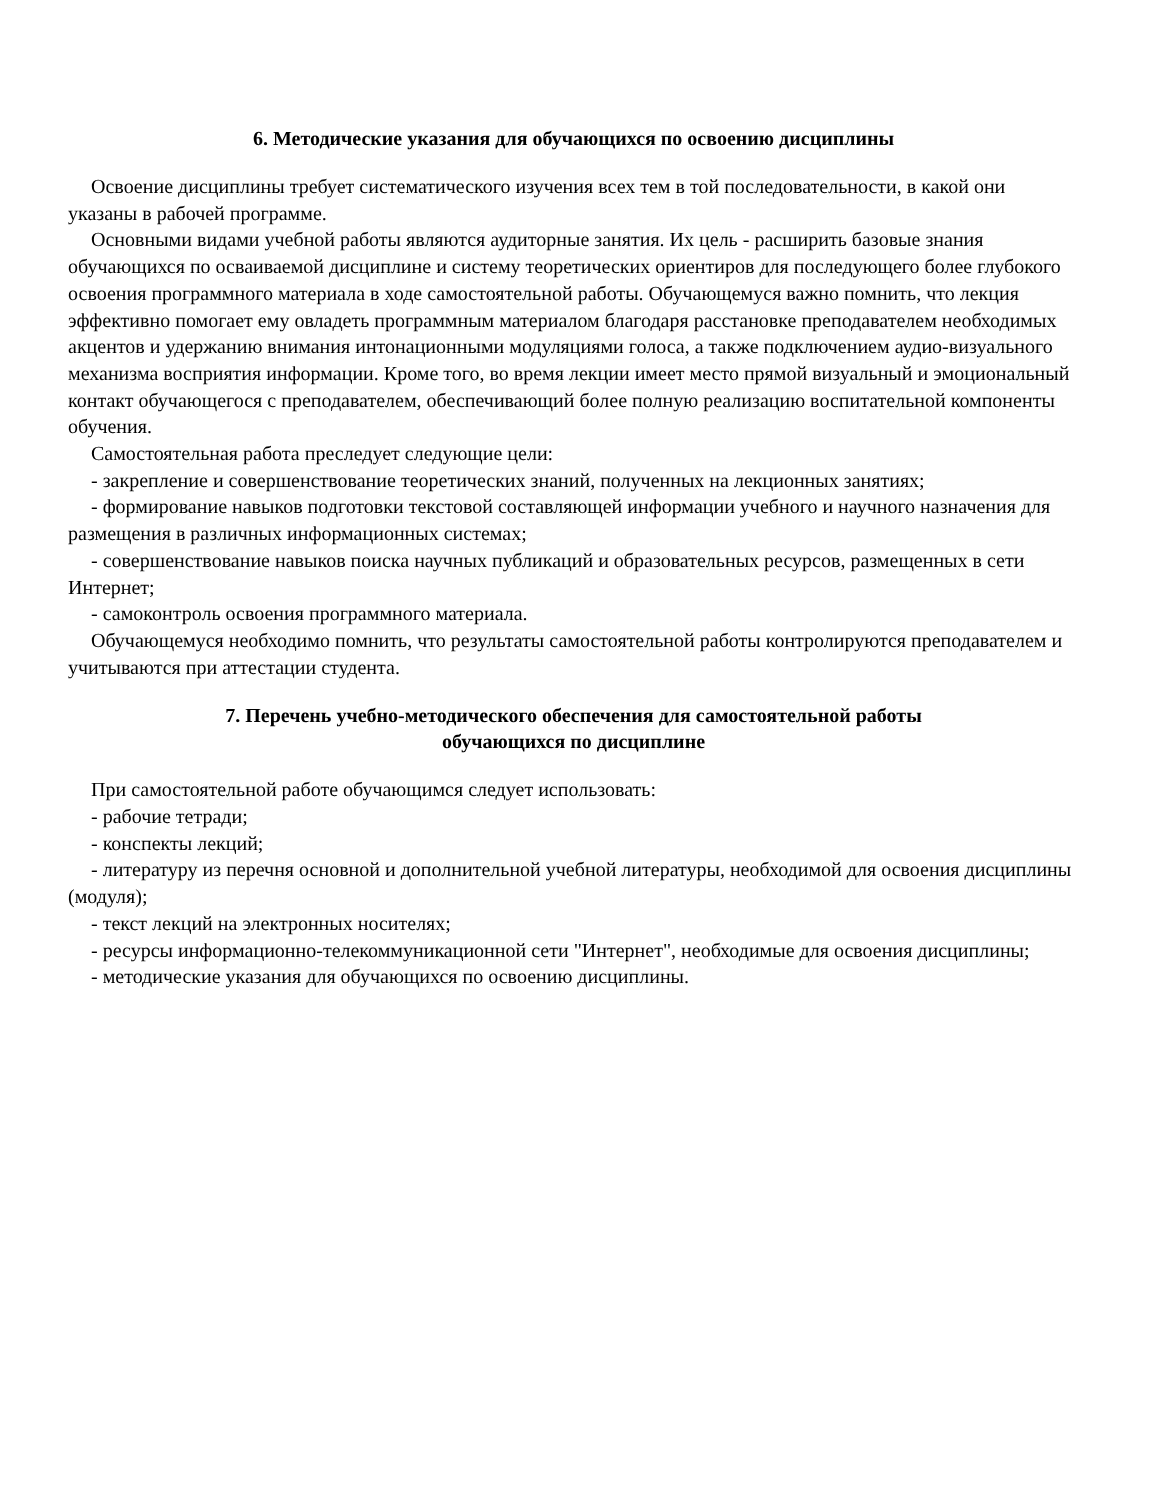6. Методические указания для обучающихся по освоению дисциплины
Освоение дисциплины требует систематического изучения всех тем в той последовательности, в какой они указаны в рабочей программе.
Основными видами учебной работы являются аудиторные занятия. Их цель - расширить базовые знания обучающихся по осваиваемой дисциплине и систему теоретических ориентиров для последующего более глубокого освоения программного материала в ходе самостоятельной работы. Обучающемуся важно помнить, что лекция эффективно помогает ему овладеть программным материалом благодаря расстановке преподавателем необходимых акцентов и удержанию внимания интонационными модуляциями голоса, а также подключением аудио-визуального механизма восприятия информации. Кроме того, во время лекции имеет место прямой визуальный и эмоциональный контакт обучающегося с преподавателем, обеспечивающий более полную реализацию воспитательной компоненты обучения.
Самостоятельная работа преследует следующие цели:
- закрепление и совершенствование теоретических знаний, полученных на лекционных занятиях;
- формирование навыков подготовки текстовой составляющей информации учебного и научного назначения для размещения в различных информационных системах;
- совершенствование навыков поиска научных публикаций и образовательных ресурсов, размещенных в сети Интернет;
- самоконтроль освоения программного материала.
Обучающемуся необходимо помнить, что результаты самостоятельной работы контролируются преподавателем и учитываются при аттестации студента.
7. Перечень учебно-методического обеспечения для самостоятельной работы
обучающихся по дисциплине
При самостоятельной работе обучающимся следует использовать:
- рабочие тетради;
- конспекты лекций;
- литературу из перечня основной и дополнительной учебной литературы, необходимой для освоения дисциплины (модуля);
- текст лекций на электронных носителях;
- ресурсы информационно-телекоммуникационной сети "Интернет", необходимые для освоения дисциплины;
- методические указания для обучающихся по освоению дисциплины.